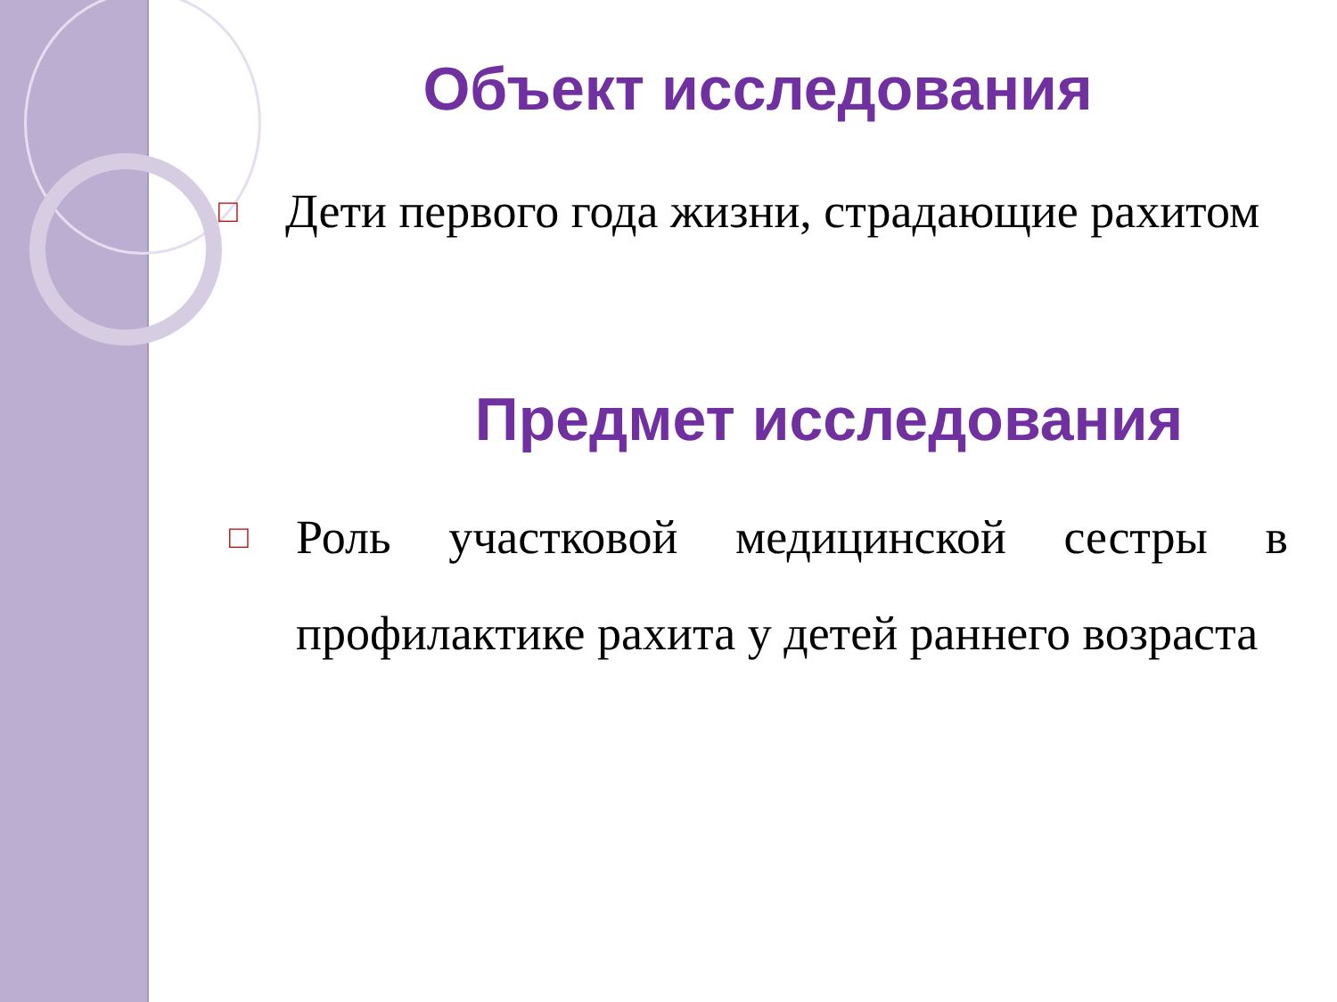Объект исследования
□ Дети первого года жизни, страдающие рахитом
Предмет исследования
□ Роль участковой медицинской сестры в профилактике рахита у детей раннего возраста